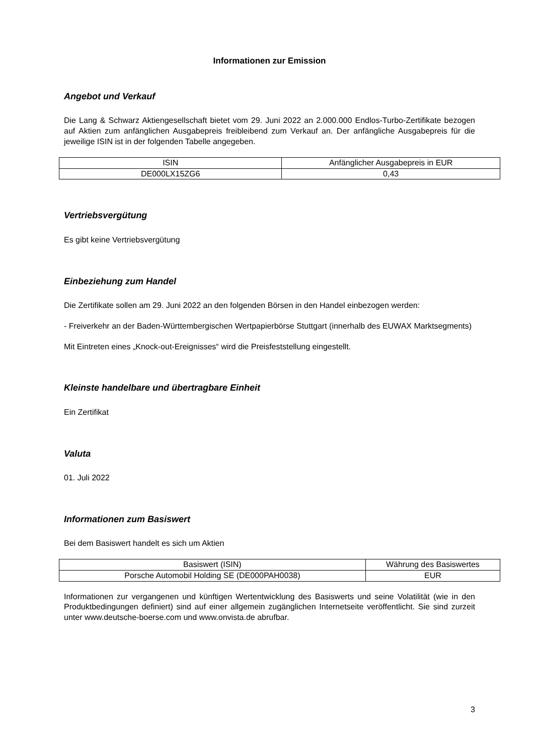Informationen zur Emission
Angebot und Verkauf
Die Lang & Schwarz Aktiengesellschaft bietet vom 29. Juni 2022 an 2.000.000 Endlos-Turbo-Zertifikate bezogen auf Aktien zum anfänglichen Ausgabepreis freibleibend zum Verkauf an. Der anfängliche Ausgabepreis für die jeweilige ISIN ist in der folgenden Tabelle angegeben.
| ISIN | Anfänglicher Ausgabepreis in EUR |
| --- | --- |
| DE000LX15ZG6 | 0,43 |
Vertriebsvergütung
Es gibt keine Vertriebsvergütung
Einbeziehung zum Handel
Die Zertifikate sollen am 29. Juni 2022 an den folgenden Börsen in den Handel einbezogen werden:
- Freiverkehr an der Baden-Württembergischen Wertpapierbörse Stuttgart (innerhalb des EUWAX Marktsegments)
Mit Eintreten eines „Knock-out-Ereignisses“ wird die Preisfeststellung eingestellt.
Kleinste handelbare und übertragbare Einheit
Ein Zertifikat
Valuta
01. Juli 2022
Informationen zum Basiswert
Bei dem Basiswert handelt es sich um Aktien
| Basiswert (ISIN) | Währung des Basiswertes |
| --- | --- |
| Porsche Automobil Holding SE (DE000PAH0038) | EUR |
Informationen zur vergangenen und künftigen Wertentwicklung des Basiswerts und seine Volatilität (wie in den Produktbedingungen definiert) sind auf einer allgemein zugänglichen Internetseite veröffentlicht. Sie sind zurzeit unter www.deutsche-boerse.com und www.onvista.de abrufbar.
3